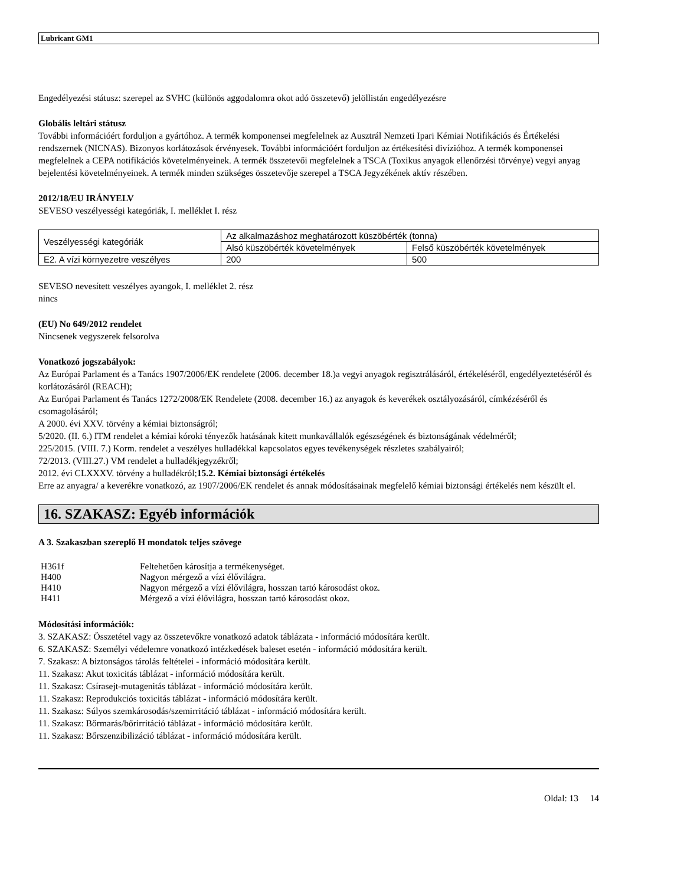Lubricant GM1
Engedélyezési státusz: szerepel az SVHC (különös aggodalomra okot adó összetevő) jelöllistán engedélyezésre
Globális leltári státusz
További információért forduljon a gyártóhoz. A termék komponensei megfelelnek az Ausztrál Nemzeti Ipari Kémiai Notifikációs és Értékelési rendszernek (NICNAS). Bizonyos korlátozások érvényesek. További információért forduljon az értékesítési divízióhoz. A termék komponensei megfelelnek a CEPA notifikációs követelményeinek. A termék összetevői megfelelnek a TSCA (Toxikus anyagok ellenőrzési törvénye) vegyi anyag bejelentési követelményeinek. A termék minden szükséges összetevője szerepel a TSCA Jegyzékének aktív részében.
2012/18/EU IRÁNYELV
SEVESO veszélyességi kategóriák, I. melléklet I. rész
| Veszélyességi kategóriák | Az alkalmazáshoz meghatározott küszöbérték (tonna) | |
| | Alsó küszöbérték követelmények | Felső küszöbérték követelmények |
| E2. A vízi környezetre veszélyes | 200 | 500 |
SEVESO nevesített veszélyes ayangok, I. melléklet 2. rész
nincs
(EU) No 649/2012 rendelet
Nincsenek vegyszerek felsorolva
Vonatkozó jogszabályok:
Az Európai Parlament és a Tanács 1907/2006/EK rendelete (2006. december 18.)a vegyi anyagok regisztrálásáról, értékeléséről, engedélyeztetéséről és korlátozásáról (REACH);
Az Európai Parlament és Tanács 1272/2008/EK Rendelete (2008. december 16.) az anyagok és keverékek osztályozásáról, címkézéséről és csomagolásáról;
A 2000. évi XXV. törvény a kémiai biztonságról;
5/2020. (II. 6.) ITM rendelet a kémiai kóroki tényezők hatásának kitett munkavállalók egészségének és biztonságának védelméről;
225/2015. (VIII. 7.) Korm. rendelet a veszélyes hulladékkal kapcsolatos egyes tevékenységek részletes szabályairól;
72/2013. (VIII.27.) VM rendelet a hulladékjegyzékről;
2012. évi CLXXXV. törvény a hulladékról;15.2. Kémiai biztonsági értékelés
Erre az anyagra/ a keverékre vonatkozó, az 1907/2006/EK rendelet és annak módosításainak megfelelő kémiai biztonsági értékelés nem készült el.
16. SZAKASZ: Egyéb információk
A 3. Szakaszban szereplő H mondatok teljes szövege
| H361f | Feltehetően károsítja a termékenységet. |
| H400 | Nagyon mérgező a vízi élővilágra. |
| H410 | Nagyon mérgező a vízi élővilágra, hosszan tartó károsodást okoz. |
| H411 | Mérgező a vízi élővilágra, hosszan tartó károsodást okoz. |
Módosítási információk:
3. SZAKASZ: Összetétel vagy az összetevőkre vonatkozó adatok táblázata - információ módosítára került.
6. SZAKASZ: Személyi védelemre vonatkozó intézkedések baleset esetén - információ módosítára került.
7. Szakasz: A biztonságos tárolás feltételei - információ módosítára került.
11. Szakasz: Akut toxicitás táblázat - információ módosítára került.
11. Szakasz: Csírasejt-mutagenitás táblázat - információ módosítára került.
11. Szakasz: Reprodukciós toxicitás táblázat - információ módosítára került.
11. Szakasz: Súlyos szemkárosodás/szemirritáció táblázat - információ módosítára került.
11. Szakasz: Bőrmarás/bőrirritáció táblázat - információ módosítára került.
11. Szakasz: Bőrszenzibilizáció táblázat - információ módosítára került.
Oldal: 13 14